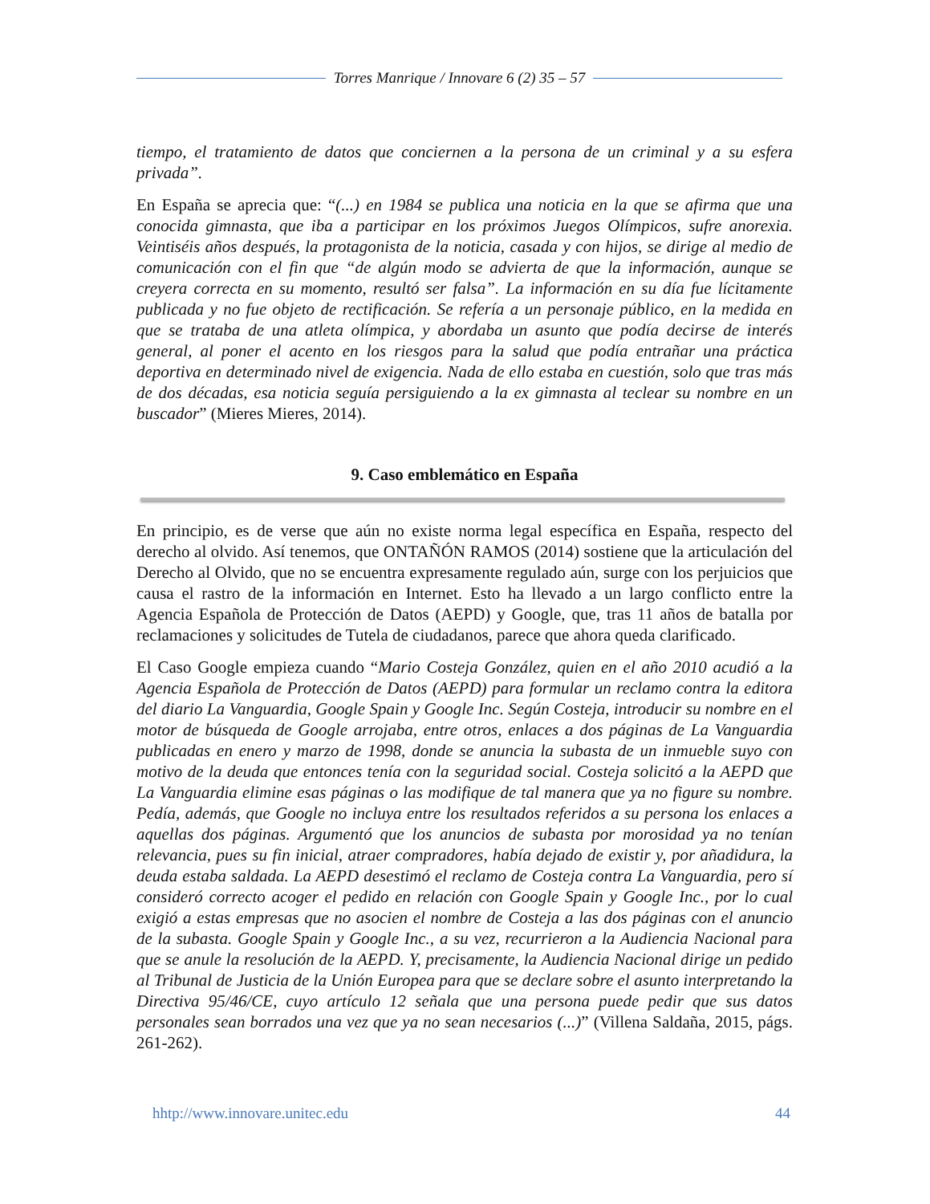Torres Manrique / Innovare 6 (2) 35 – 57
tiempo, el tratamiento de datos que conciernen a la persona de un criminal y a su esfera privada”.
En España se aprecia que: “(...) en 1984 se publica una noticia en la que se afirma que una conocida gimnasta, que iba a participar en los próximos Juegos Olímpicos, sufre anorexia. Veintiséis años después, la protagonista de la noticia, casada y con hijos, se dirige al medio de comunicación con el fin que “de algún modo se advierta de que la información, aunque se creyera correcta en su momento, resultó ser falsa”. La información en su día fue lícitamente publicada y no fue objeto de rectificación. Se refería a un personaje público, en la medida en que se trataba de una atleta olímpica, y abordaba un asunto que podía decirse de interés general, al poner el acento en los riesgos para la salud que podía entrañar una práctica deportiva en determinado nivel de exigencia. Nada de ello estaba en cuestión, solo que tras más de dos décadas, esa noticia seguía persiguiendo a la ex gimnasta al teclear su nombre en un buscador” (Mieres Mieres, 2014).
9. Caso emblemático en España
En principio, es de verse que aún no existe norma legal específica en España, respecto del derecho al olvido. Así tenemos, que ONTAÑÓN RAMOS (2014) sostiene que la articulación del Derecho al Olvido, que no se encuentra expresamente regulado aún, surge con los perjuicios que causa el rastro de la información en Internet. Esto ha llevado a un largo conflicto entre la Agencia Española de Protección de Datos (AEPD) y Google, que, tras 11 años de batalla por reclamaciones y solicitudes de Tutela de ciudadanos, parece que ahora queda clarificado.
El Caso Google empieza cuando “Mario Costeja González, quien en el año 2010 acudió a la Agencia Española de Protección de Datos (AEPD) para formular un reclamo contra la editora del diario La Vanguardia, Google Spain y Google Inc. Según Costeja, introducir su nombre en el motor de búsqueda de Google arrojaba, entre otros, enlaces a dos páginas de La Vanguardia publicadas en enero y marzo de 1998, donde se anuncia la subasta de un inmueble suyo con motivo de la deuda que entonces tenía con la seguridad social. Costeja solicitó a la AEPD que La Vanguardia elimine esas páginas o las modifique de tal manera que ya no figure su nombre. Pedía, además, que Google no incluya entre los resultados referidos a su persona los enlaces a aquellas dos páginas. Argumentó que los anuncios de subasta por morosidad ya no tenían relevancia, pues su fin inicial, atraer compradores, había dejado de existir y, por añadidura, la deuda estaba saldada. La AEPD desestimó el reclamo de Costeja contra La Vanguardia, pero sí consideró correcto acoger el pedido en relación con Google Spain y Google Inc., por lo cual exigió a estas empresas que no asocien el nombre de Costeja a las dos páginas con el anuncio de la subasta. Google Spain y Google Inc., a su vez, recurrieron a la Audiencia Nacional para que se anule la resolución de la AEPD. Y, precisamente, la Audiencia Nacional dirige un pedido al Tribunal de Justicia de la Unión Europea para que se declare sobre el asunto interpretando la Directiva 95/46/CE, cuyo artículo 12 señala que una persona puede pedir que sus datos personales sean borrados una vez que ya no sean necesarios (...)” (Villena Saldaña, 2015, págs. 261-262).
hhtp://www.innovare.unitec.edu 44